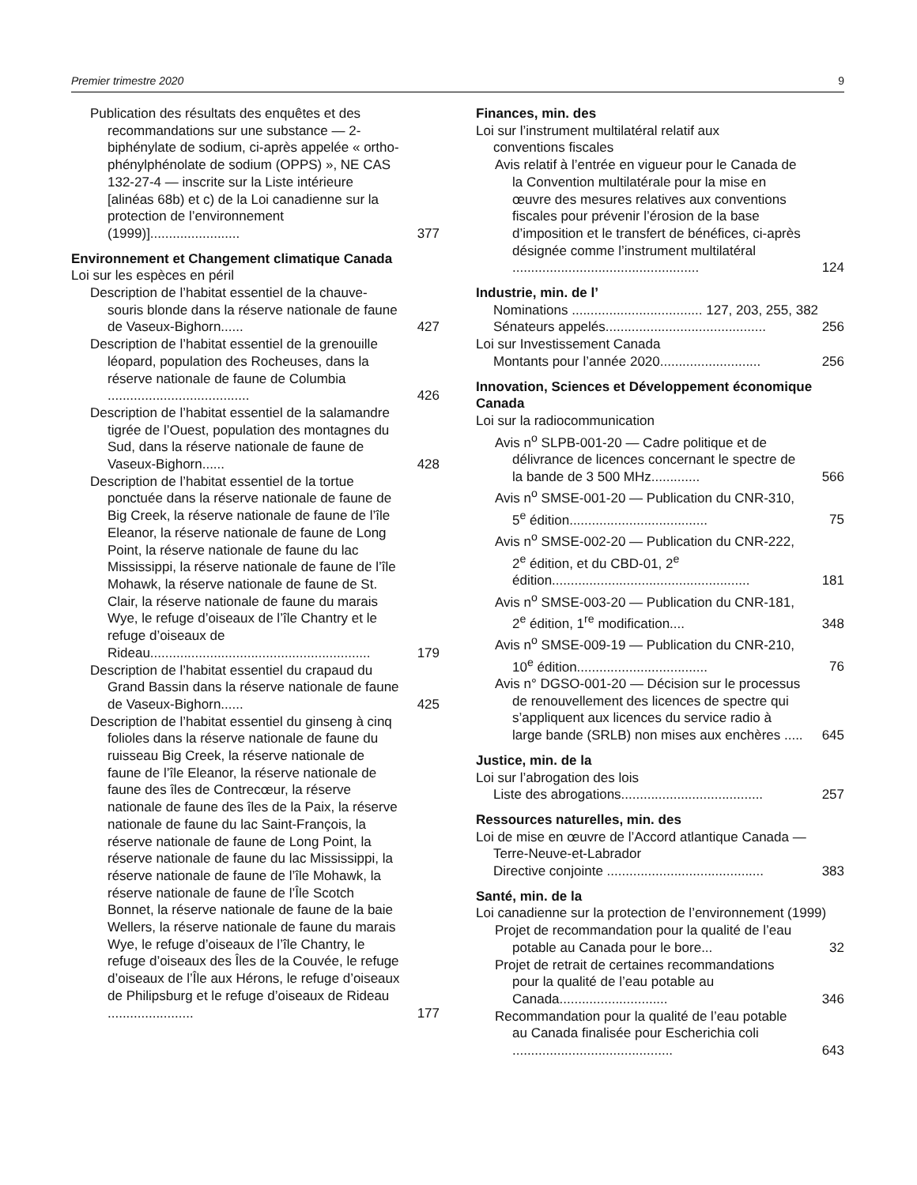Premier trimestre 2020 9
Publication des résultats des enquêtes et des recommandations sur une substance — 2-biphénylate de sodium, ci-après appelée « ortho-phénylphénolate de sodium (OPPS) », NE CAS 132-27-4 — inscrite sur la Liste intérieure [alinéas 68b) et c) de la Loi canadienne sur la protection de l’environnement (1999)]........................ 377
Environnement et Changement climatique Canada
Loi sur les espèces en péril
Description de l’habitat essentiel de la chauve-souris blonde dans la réserve nationale de faune de Vaseux-Bighorn...... 427
Description de l’habitat essentiel de la grenouille léopard, population des Rocheuses, dans la réserve nationale de faune de Columbia ...................................... 426
Description de l’habitat essentiel de la salamandre tigrée de l’Ouest, population des montagnes du Sud, dans la réserve nationale de faune de Vaseux-Bighorn...... 428
Description de l’habitat essentiel de la tortue ponctuée dans la réserve nationale de faune de Big Creek, la réserve nationale de faune de l’île Eleanor, la réserve nationale de faune de Long Point, la réserve nationale de faune du lac Mississippi, la réserve nationale de faune de l’île Mohawk, la réserve nationale de faune de St. Clair, la réserve nationale de faune du marais Wye, le refuge d’oiseaux de l’île Chantry et le refuge d’oiseaux de Rideau........................................................... 179
Description de l’habitat essentiel du crapaud du Grand Bassin dans la réserve nationale de faune de Vaseux-Bighorn...... 425
Description de l’habitat essentiel du ginseng à cinq folioles dans la réserve nationale de faune du ruisseau Big Creek, la réserve nationale de faune de l’île Eleanor, la réserve nationale de faune des îles de Contrecœur, la réserve nationale de faune des îles de la Paix, la réserve nationale de faune du lac Saint-François, la réserve nationale de faune de Long Point, la réserve nationale de faune du lac Mississippi, la réserve nationale de faune de l’île Mohawk, la réserve nationale de faune de l’Île Scotch Bonnet, la réserve nationale de faune de la baie Wellers, la réserve nationale de faune du marais Wye, le refuge d’oiseaux de l’île Chantry, le refuge d’oiseaux des Îles de la Couvée, le refuge d’oiseaux de l’Île aux Hérons, le refuge d’oiseaux de Philipsburg et le refuge d’oiseaux de Rideau ....................... 177
Finances, min. des
Loi sur l’instrument multilatéral relatif aux
conventions fiscales
Avis relatif à l’entrée en vigueur pour le Canada de la Convention multilatérale pour la mise en œuvre des mesures relatives aux conventions fiscales pour prévenir l’érosion de la base d’imposition et le transfert de bénéfices, ci-après désignée comme l’instrument multilatéral .................................................. 124
Industrie, min. de l’
Nominations ................................... 127, 203, 255, 382
Sénateurs appelés........................................... 256
Loi sur Investissement Canada
Montants pour l’année 2020........................... 256
Innovation, Sciences et Développement économique Canada
Loi sur la radiocommunication
Avis n<sup>o</sup> SLPB-001-20 — Cadre politique et de délivrance de licences concernant le spectre de la bande de 3 500 MHz............. 566
Avis n<sup>o</sup> SMSE-001-20 — Publication du CNR-310, 5<sup>e</sup> édition..................................... 75
Avis n<sup>o</sup> SMSE-002-20 — Publication du CNR-222, 2<sup>e</sup> édition, et du CBD-01, 2<sup>e</sup> édition..................................................... 181
Avis n<sup>o</sup> SMSE-003-20 — Publication du CNR-181, 2<sup>e</sup> édition, 1<sup>re</sup> modification.... 348
Avis n<sup>o</sup> SMSE-009-19 — Publication du CNR-210, 10<sup>e</sup> édition................................... 76
Avis n° DGSO-001-20 — Décision sur le processus de renouvellement des licences de spectre qui s’appliquent aux licences du service radio à large bande (SRLB) non mises aux enchères ..... 645
Justice, min. de la
Loi sur l’abrogation des lois
Liste des abrogations...................................... 257
Ressources naturelles, min. des
Loi de mise en œuvre de l’Accord atlantique Canada — Terre-Neuve-et-Labrador
Directive conjointe .......................................... 383
Santé, min. de la
Loi canadienne sur la protection de l’environnement (1999)
Projet de recommandation pour la qualité de l’eau potable au Canada pour le bore... 32
Projet de retrait de certaines recommandations pour la qualité de l’eau potable au Canada............................. 346
Recommandation pour la qualité de l’eau potable au Canada finalisée pour Escherichia coli ........................................... 643